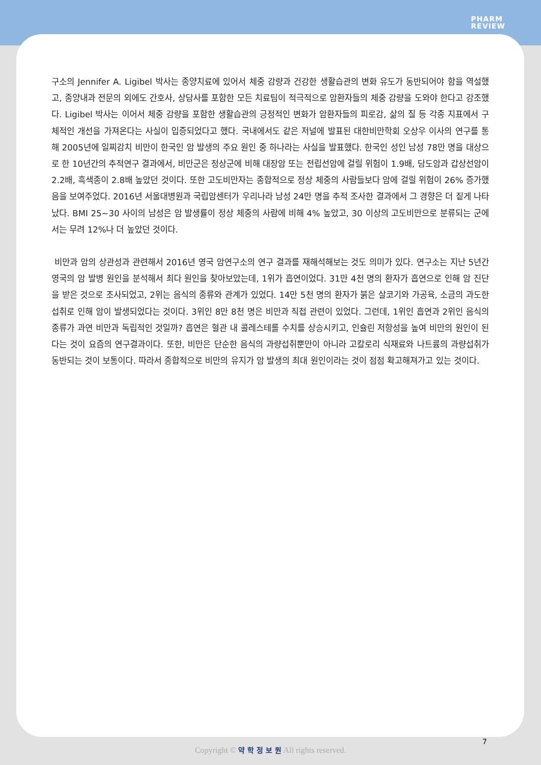PHARM
REVIEW
구소의 Jennifer A. Ligibel 박사는 종양치료에 있어서 체중 감량과 건강한 생활습관의 변화 유도가 동반되어야 함을 역설했고, 종양내과 전문의 외에도 간호사, 상담사를 포함한 모든 치료팀이 적극적으로 암환자들의 체중 감량을 도와야 한다고 강조했다. Ligibel 박사는 이어서 체중 감량을 포함한 생활습관의 긍정적인 변화가 암환자들의 피로감, 삶의 질 등 각종 지표에서 구체적인 개선을 가져온다는 사실이 입증되었다고 했다. 국내에서도 같은 저널에 발표된 대한비만학회 오상우 이사의 연구를 통해 2005년에 일찌감치 비만이 한국인 암 발생의 주요 원인 중 하나라는 사실을 발표했다. 한국인 성인 남성 78만 명을 대상으로 한 10년간의 추적연구 결과에서, 비만군은 정상군에 비해 대장암 또는 전립선암에 걸릴 위험이 1.9배, 담도암과 갑상선암이 2.2배, 흑색종이 2.8배 높았던 것이다. 또한 고도비만자는 종합적으로 정상 체중의 사람들보다 암에 걸릴 위험이 26% 증가했음을 보여주었다. 2016년 서울대병원과 국립암센터가 우리나라 남성 24만 명을 추적 조사한 결과에서 그 경향은 더 짙게 나타났다. BMI 25~30 사이의 남성은 암 발생률이 정상 체중의 사람에 비해 4% 높았고, 30 이상의 고도비만으로 분류되는 군에서는 무려 12%나 더 높았던 것이다.
비만과 암의 상관성과 관련해서 2016년 영국 암연구소의 연구 결과를 재해석해보는 것도 의미가 있다. 연구소는 지난 5년간 영국의 암 발병 원인을 분석해서 최다 원인을 찾아보았는데, 1위가 흡연이었다. 31만 4천 명의 환자가 흡연으로 인해 암 진단을 받은 것으로 조사되었고, 2위는 음식의 종류와 관계가 있었다. 14만 5천 명의 환자가 붉은 살코기와 가공육, 소금의 과도한 섭취로 인해 암이 발생되었다는 것이다. 3위인 8만 8천 명은 비만과 직접 관련이 있었다. 그런데, 1위인 흡연과 2위인 음식의 종류가 과연 비만과 독립적인 것일까? 흡연은 혈관 내 콜레스테롤 수치를 상승시키고, 인슐린 저항성을 높여 비만의 원인이 된다는 것이 요즘의 연구결과이다. 또한, 비만은 단순한 음식의 과량섭취뿐만이 아니라 고칼로리 식재료와 나트륨의 과량섭취가 동반되는 것이 보통이다. 따라서 종합적으로 비만의 유지가 암 발생의 최대 원인이라는 것이 점점 확고해져가고 있는 것이다.
7
Copyright © 약 학 정 보 원 All rights reserved.